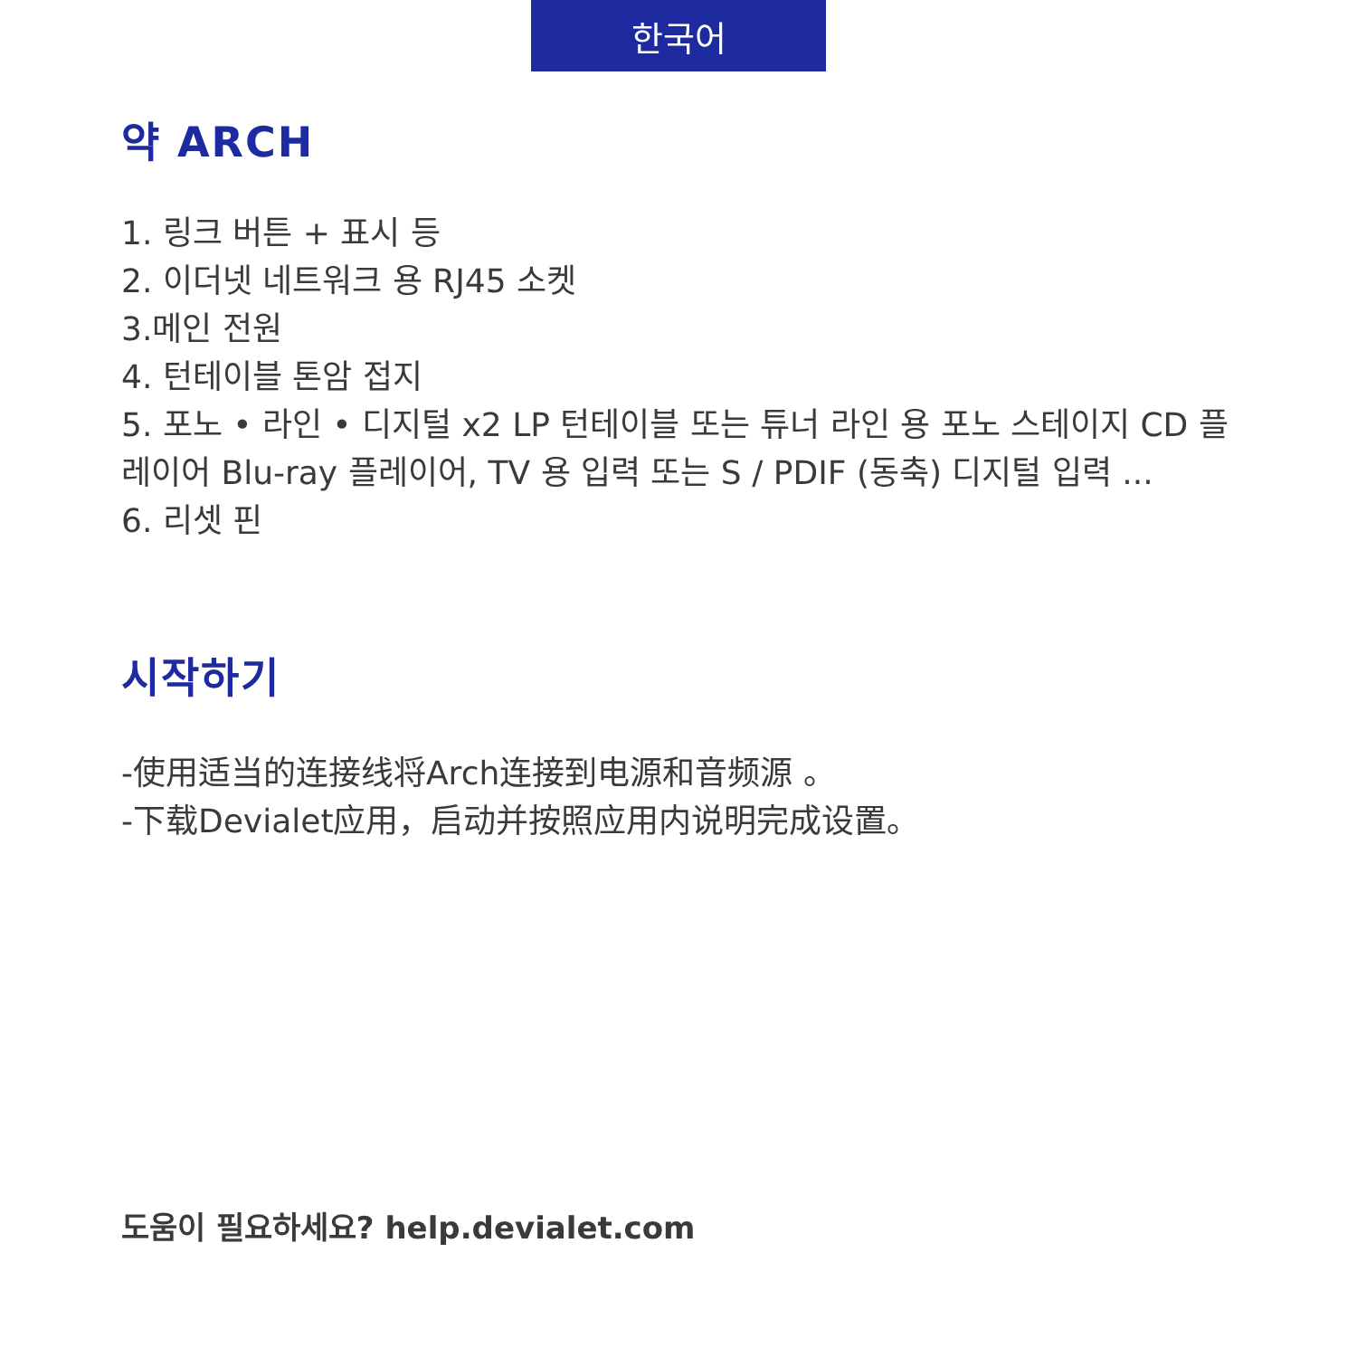한국어
약 ARCH
1. 링크 버튼 + 표시 등
2. 이더넷 네트워크 용 RJ45 소켓
3.메인 전원
4. 턴테이블 톤암 접지
5. 포노 • 라인 • 디지털 x2 LP 턴테이블 또는 튜너 라인 용 포노 스테이지 CD 플레이어 Blu-ray 플레이어, TV 용 입력 또는 S / PDIF (동축) 디지털 입력 ...
6. 리셋 핀
시작하기
-使用适当的连接线将Arch连接到电源和音频源 。
-下载Devialet应用，启动并按照应用内说明完成设置。
도움이 필요하세요? help.devialet.com